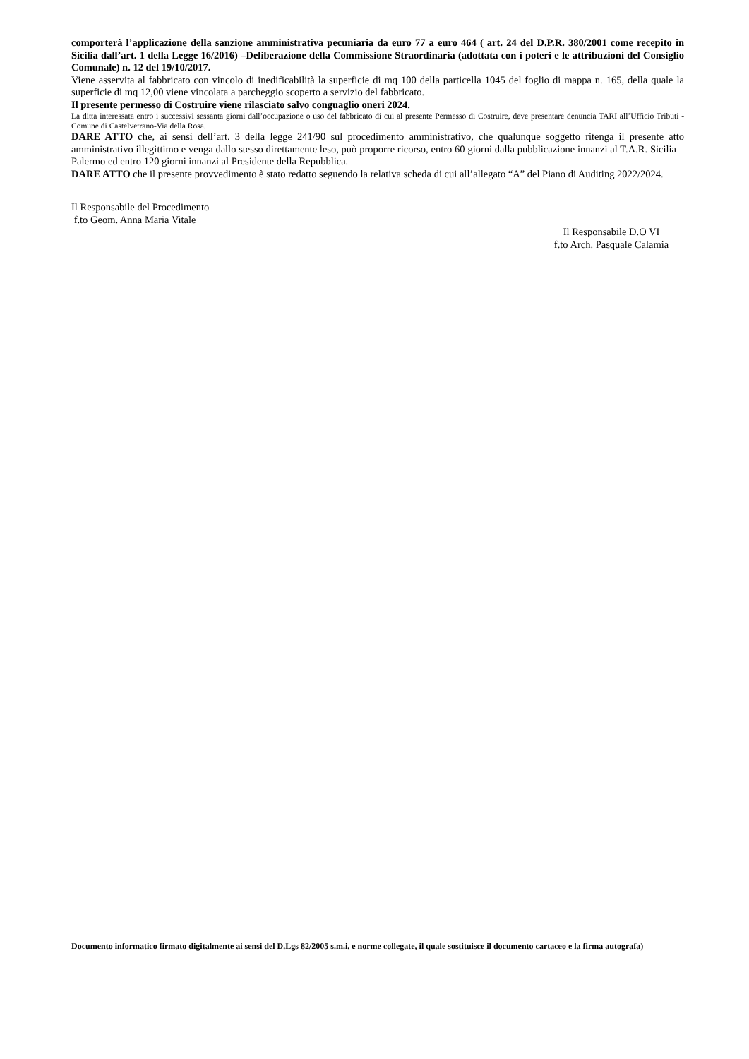comporterà l’applicazione della sanzione amministrativa pecuniaria da euro 77 a euro 464 ( art. 24 del D.P.R. 380/2001 come recepito in Sicilia dall’art. 1 della Legge 16/2016) –Deliberazione della Commissione Straordinaria (adottata con i poteri e le attribuzioni del Consiglio Comunale) n. 12 del 19/10/2017.
Viene asservita al fabbricato con vincolo di inedificabilità la superficie di mq 100 della particella 1045 del foglio di mappa n. 165, della quale la superficie di mq 12,00 viene vincolata a parcheggio scoperto a servizio del fabbricato.
Il presente permesso di Costruire viene rilasciato salvo conguaglio oneri 2024.
La ditta interessata entro i successivi sessanta giorni dall’occupazione o uso del fabbricato di cui al presente Permesso di Costruire, deve presentare denuncia TARI all’Ufficio Tributi -Comune di Castelvetrano-Via della Rosa.
DARE ATTO che, ai sensi dell’art. 3 della legge 241/90 sul procedimento amministrativo, che qualunque soggetto ritenga il presente atto amministrativo illegittimo e venga dallo stesso direttamente leso, può proporre ricorso, entro 60 giorni dalla pubblicazione innanzi al T.A.R. Sicilia – Palermo ed entro 120 giorni innanzi al Presidente della Repubblica.
DARE ATTO che il presente provvedimento è stato redatto seguendo la relativa scheda di cui all’allegato “A” del Piano di Auditing 2022/2024.
Il Responsabile del Procedimento
f.to Geom. Anna Maria Vitale
Il Responsabile D.O VI
f.to Arch. Pasquale Calamia
Documento informatico firmato digitalmente ai sensi del D.Lgs 82/2005 s.m.i. e norme collegate, il quale sostituisce il documento cartaceo e la firma autografa)